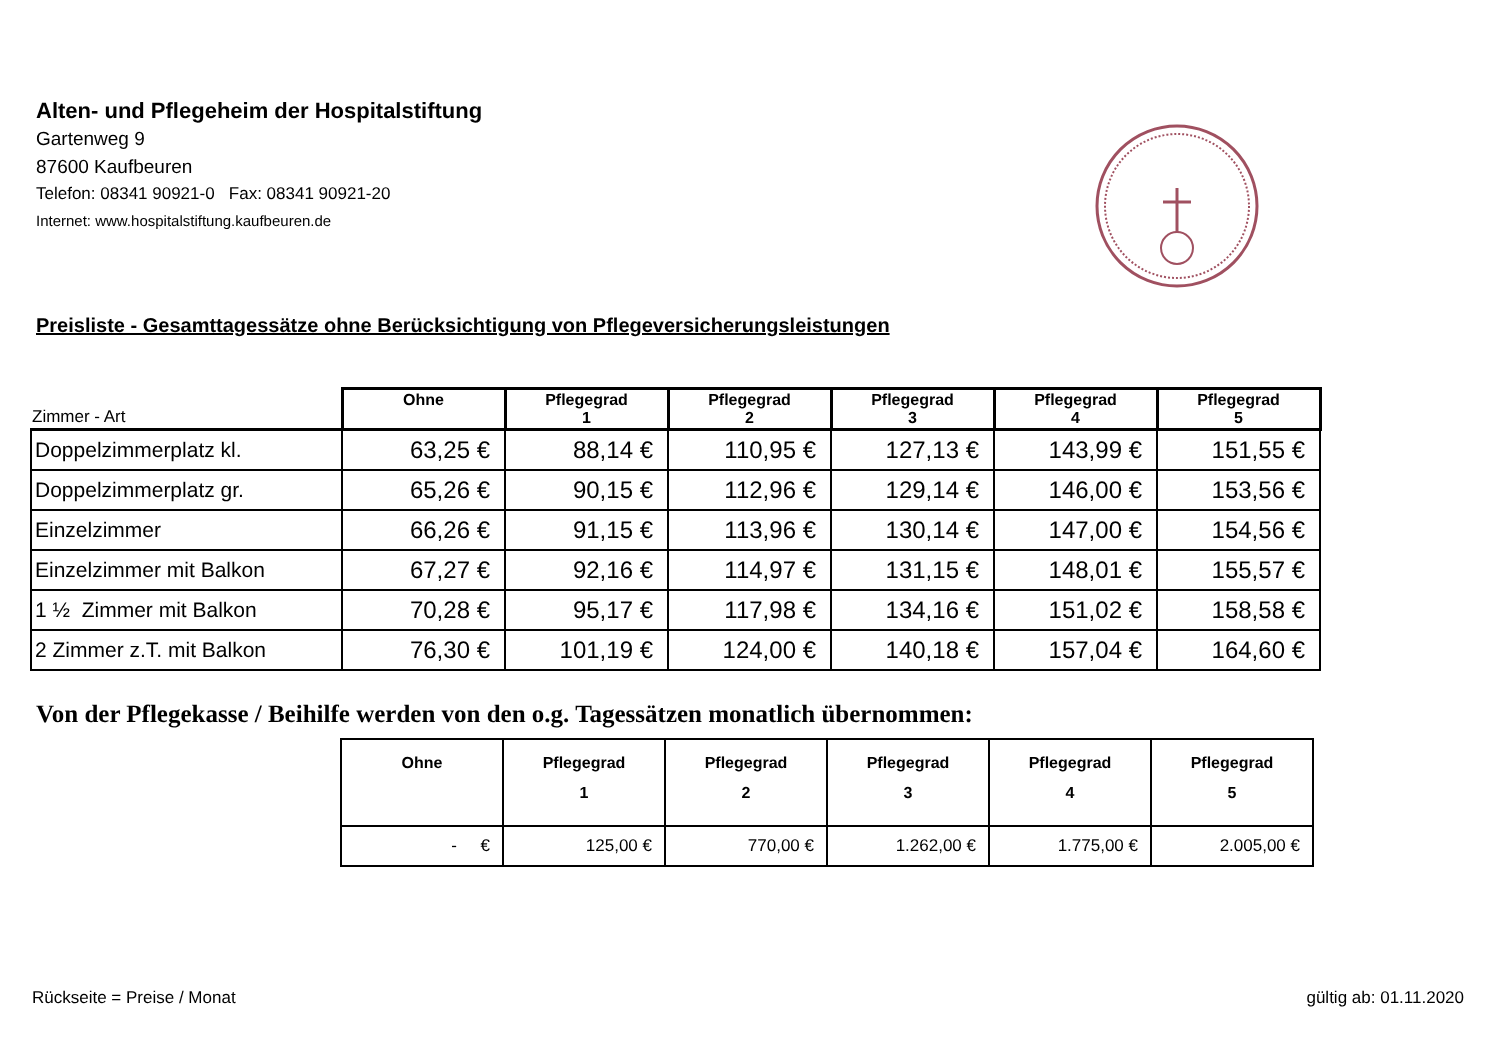Alten- und Pflegeheim der Hospitalstiftung
Gartenweg 9
87600 Kaufbeuren
Telefon: 08341 90921-0 Fax: 08341 90921-20
Internet: www.hospitalstiftung.kaufbeuren.de
Preisliste - Gesamttagessätze ohne Berücksichtigung von Pflegeversicherungsleistungen
| Zimmer - Art | Ohne | Pflegegrad 1 | Pflegegrad 2 | Pflegegrad 3 | Pflegegrad 4 | Pflegegrad 5 |
| --- | --- | --- | --- | --- | --- | --- |
| Doppelzimmerplatz kl. | 63,25 € | 88,14 € | 110,95 € | 127,13 € | 143,99 € | 151,55 € |
| Doppelzimmerplatz gr. | 65,26 € | 90,15 € | 112,96 € | 129,14 € | 146,00 € | 153,56 € |
| Einzelzimmer | 66,26 € | 91,15 € | 113,96 € | 130,14 € | 147,00 € | 154,56 € |
| Einzelzimmer mit Balkon | 67,27 € | 92,16 € | 114,97 € | 131,15 € | 148,01 € | 155,57 € |
| 1 ½ Zimmer mit Balkon | 70,28 € | 95,17 € | 117,98 € | 134,16 € | 151,02 € | 158,58 € |
| 2 Zimmer z.T. mit Balkon | 76,30 € | 101,19 € | 124,00 € | 140,18 € | 157,04 € | 164,60 € |
Von der Pflegekasse / Beihilfe werden von den o.g. Tagessätzen monatlich übernommen:
| Ohne | Pflegegrad 1 | Pflegegrad 2 | Pflegegrad 3 | Pflegegrad 4 | Pflegegrad 5 |
| --- | --- | --- | --- | --- | --- |
| - € | 125,00 € | 770,00 € | 1.262,00 € | 1.775,00 € | 2.005,00 € |
Rückseite = Preise / Monat gültig ab: 01.11.2020